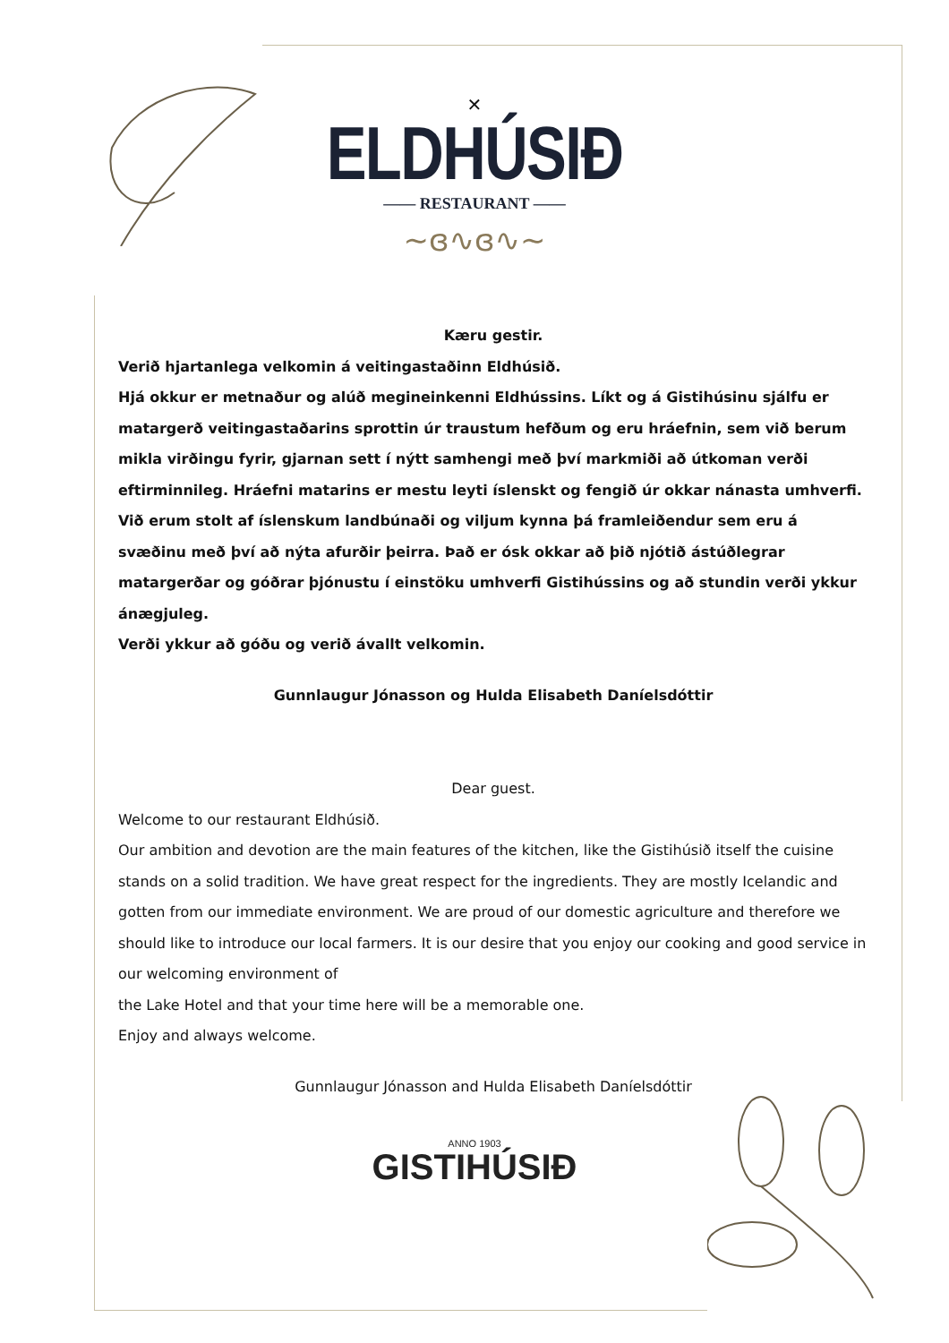✕
ELDHÚSIÐ
—— RESTAURANT ——
~ɞ∿ɞ∿~
Kæru gestir.
Verið hjartanlega velkomin á veitingastaðinn Eldhúsið.
Hjá okkur er metnaður og alúð megineinkenni Eldhússins. Líkt og á Gistihúsinu sjálfu er matargerð veitingastaðarins sprottin úr traustum hefðum og eru hráefnin, sem við berum mikla virðingu fyrir, gjarnan sett í nýtt samhengi með því markmiði að útkoman verði eftirminnileg. Hráefni matarins er mestu leyti íslenskt og fengið úr okkar nánasta umhverfi. Við erum stolt af íslenskum landbúnaði og viljum kynna þá framleiðendur sem eru á svæðinu með því að nýta afurðir þeirra. Það er ósk okkar að þið njótið ástúðlegrar
matargerðar og góðrar þjónustu í einstöku umhverfi Gistihússins og að stundin verði ykkur ánægjuleg.
Verði ykkur að góðu og verið ávallt velkomin.
Gunnlaugur Jónasson og Hulda Elisabeth Daníelsdóttir
Dear guest.
Welcome to our restaurant Eldhúsið.
Our ambition and devotion are the main features of the kitchen, like the Gistihúsið itself the cuisine stands on a solid tradition. We have great respect for the ingredients. They are mostly Icelandic and gotten from our immediate environment. We are proud of our domestic agriculture and therefore we should like to introduce our local farmers. It is our desire that you enjoy our cooking and good service in our welcoming environment of
the Lake Hotel and that your time here will be a memorable one.
Enjoy and always welcome.
Gunnlaugur Jónasson and Hulda Elisabeth Daníelsdóttir
ANNO 1903
GISTIHÚSIÐ